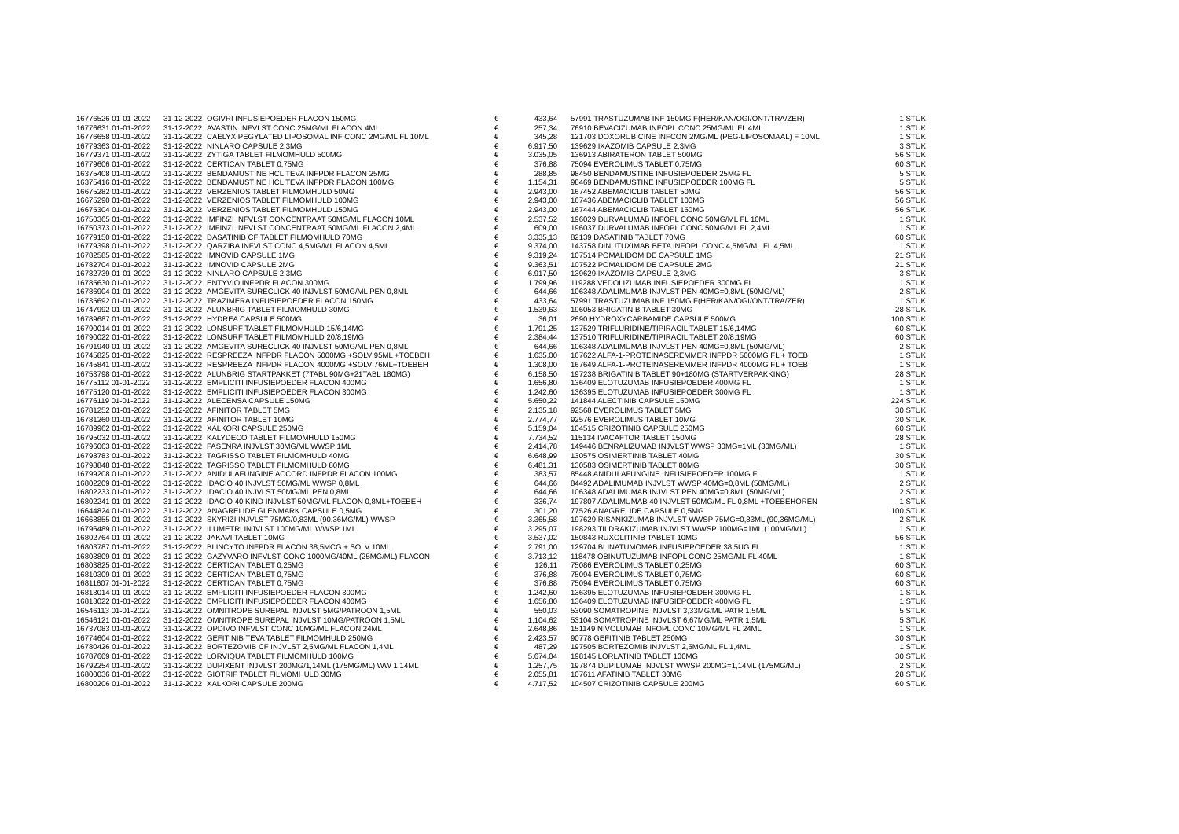| 16776526 01-01-2022 | 31-12-2022 | OGIVRI INFUSIEPOEDER FLACON 150MG | € | 433,64 | | 57991 TRASTUZUMAB INF 150MG F(HER/KAN/OGI/ONT/TRA/ZER) | 1 STUK |
| 16776631 01-01-2022 | 31-12-2022 | AVASTIN INFVLST CONC 25MG/ML FLACON 4ML | € | 257,34 | | 76910 BEVACIZUMAB INFOPL CONC 25MG/ML FL 4ML | 1 STUK |
| 16776658 01-01-2022 | 31-12-2022 | CAELYX PEGYLATED LIPOSOMAL INF CONC 2MG/ML FL 10ML | € | 345,28 | | 121703 DOXORUBICINE INFCON 2MG/ML (PEG-LIPOSOMAAL) F 10ML | 1 STUK |
| 16779363 01-01-2022 | 31-12-2022 | NINLARO CAPSULE 2,3MG | € | 6.917,50 | | 139629 IXAZOMIB CAPSULE 2,3MG | 3 STUK |
| 16779371 01-01-2022 | 31-12-2022 | ZYTIGA TABLET FILMOMHULD 500MG | € | 3.035,05 | | 136913 ABIRATERON TABLET 500MG | 56 STUK |
| 16779606 01-01-2022 | 31-12-2022 | CERTICAN TABLET 0,75MG | € | 376,88 | | 75094 EVEROLIMUS TABLET 0,75MG | 60 STUK |
| 16375408 01-01-2022 | 31-12-2022 | BENDAMUSTINE HCL TEVA INFPDR FLACON 25MG | € | 288,85 | | 98450 BENDAMUSTINE INFUSIEPOEDER 25MG FL | 5 STUK |
| 16375416 01-01-2022 | 31-12-2022 | BENDAMUSTINE HCL TEVA INFPDR FLACON 100MG | € | 1.154,31 | | 98469 BENDAMUSTINE INFUSIEPOEDER 100MG FL | 5 STUK |
| 16675282 01-01-2022 | 31-12-2022 | VERZENIOS TABLET FILMOMHULD 50MG | € | 2.943,00 | | 167452 ABEMACICLIB TABLET 50MG | 56 STUK |
| 16675290 01-01-2022 | 31-12-2022 | VERZENIOS TABLET FILMOMHULD 100MG | € | 2.943,00 | | 167436 ABEMACICLIB TABLET 100MG | 56 STUK |
| 16675304 01-01-2022 | 31-12-2022 | VERZENIOS TABLET FILMOMHULD 150MG | € | 2.943,00 | | 167444 ABEMACICLIB TABLET 150MG | 56 STUK |
| 16750365 01-01-2022 | 31-12-2022 | IMFINZI INFVLST CONCENTRAAT 50MG/ML FLACON 10ML | € | 2.537,52 | | 196029 DURVALUMAB INFOPL CONC 50MG/ML FL 10ML | 1 STUK |
| 16750373 01-01-2022 | 31-12-2022 | IMFINZI INFVLST CONCENTRAAT 50MG/ML FLACON 2,4ML | € | 609,00 | | 196037 DURVALUMAB INFOPL CONC 50MG/ML FL 2,4ML | 1 STUK |
| 16779150 01-01-2022 | 31-12-2022 | DASATINIB CF TABLET FILMOMHULD 70MG | € | 3.335,13 | | 82139 DASATINIB TABLET 70MG | 60 STUK |
| 16779398 01-01-2022 | 31-12-2022 | QARZIBA INFVLST CONC 4,5MG/ML FLACON 4,5ML | € | 9.374,00 | | 143758 DINUTUXIMAB BETA INFOPL CONC 4,5MG/ML FL 4,5ML | 1 STUK |
| 16782585 01-01-2022 | 31-12-2022 | IMNOVID CAPSULE 1MG | € | 9.319,24 | | 107514 POMALIDOMIDE CAPSULE 1MG | 21 STUK |
| 16782704 01-01-2022 | 31-12-2022 | IMNOVID CAPSULE 2MG | € | 9.363,51 | | 107522 POMALIDOMIDE CAPSULE 2MG | 21 STUK |
| 16782739 01-01-2022 | 31-12-2022 | NINLARO CAPSULE 2,3MG | € | 6.917,50 | | 139629 IXAZOMIB CAPSULE 2,3MG | 3 STUK |
| 16785630 01-01-2022 | 31-12-2022 | ENTYVIO INFPDR FLACON 300MG | € | 1.799,96 | | 119288 VEDOLIZUMAB INFUSIEPOEDER 300MG FL | 1 STUK |
| 16786904 01-01-2022 | 31-12-2022 | AMGEVITA SURECLICK 40 INJVLST 50MG/ML PEN 0,8ML | € | 644,66 | | 106348 ADALIMUMAB INJVLST PEN 40MG=0,8ML (50MG/ML) | 2 STUK |
| 16735692 01-01-2022 | 31-12-2022 | TRAZIMERA INFUSIEPOEDER FLACON 150MG | € | 433,64 | | 57991 TRASTUZUMAB INF 150MG F(HER/KAN/OGI/ONT/TRA/ZER) | 1 STUK |
| 16747992 01-01-2022 | 31-12-2022 | ALUNBRIG TABLET FILMOMHULD 30MG | € | 1.539,63 | | 196053 BRIGATINIB TABLET 30MG | 28 STUK |
| 16789687 01-01-2022 | 31-12-2022 | HYDREA CAPSULE 500MG | € | 36,01 | | 2690 HYDROXYCARBAMIDE CAPSULE 500MG | 100 STUK |
| 16790014 01-01-2022 | 31-12-2022 | LONSURF TABLET FILMOMHULD 15/6,14MG | € | 1.791,25 | | 137529 TRIFLURIDINE/TIPIRACIL TABLET 15/6,14MG | 60 STUK |
| 16790022 01-01-2022 | 31-12-2022 | LONSURF TABLET FILMOMHULD 20/8,19MG | € | 2.384,44 | | 137510 TRIFLURIDINE/TIPIRACIL TABLET 20/8,19MG | 60 STUK |
| 16791940 01-01-2022 | 31-12-2022 | AMGEVITA SURECLICK 40 INJVLST 50MG/ML PEN 0,8ML | € | 644,66 | | 106348 ADALIMUMAB INJVLST PEN 40MG=0,8ML (50MG/ML) | 2 STUK |
| 16745825 01-01-2022 | 31-12-2022 | RESPREEZA INFPDR FLACON 5000MG +SOLV 95ML +TOEBEH | € | 1.635,00 | | 167622 ALFA-1-PROTEINASEREMMER INFPDR 5000MG FL + TOEB | 1 STUK |
| 16745841 01-01-2022 | 31-12-2022 | RESPREEZA INFPDR FLACON 4000MG +SOLV 76ML+TOEBEH | € | 1.308,00 | | 167649 ALFA-1-PROTEINASEREMMER INFPDR 4000MG FL + TOEB | 1 STUK |
| 16753798 01-01-2022 | 31-12-2022 | ALUNBRIG STARTPAKKET (7TABL 90MG+21TABL 180MG) | € | 6.158,50 | | 197238 BRIGATINIB TABLET 90+180MG (STARTVERPAKKING) | 28 STUK |
| 16775112 01-01-2022 | 31-12-2022 | EMPLICITI INFUSIEPOEDER FLACON 400MG | € | 1.656,80 | | 136409 ELOTUZUMAB INFUSIEPOEDER 400MG FL | 1 STUK |
| 16775120 01-01-2022 | 31-12-2022 | EMPLICITI INFUSIEPOEDER FLACON 300MG | € | 1.242,60 | | 136395 ELOTUZUMAB INFUSIEPOEDER 300MG FL | 1 STUK |
| 16776119 01-01-2022 | 31-12-2022 | ALECENSA CAPSULE 150MG | € | 5.650,22 | | 141844 ALECTINIB CAPSULE 150MG | 224 STUK |
| 16781252 01-01-2022 | 31-12-2022 | AFINITOR TABLET 5MG | € | 2.135,18 | | 92568 EVEROLIMUS TABLET 5MG | 30 STUK |
| 16781260 01-01-2022 | 31-12-2022 | AFINITOR TABLET 10MG | € | 2.774,77 | | 92576 EVEROLIMUS TABLET 10MG | 30 STUK |
| 16789962 01-01-2022 | 31-12-2022 | XALKORI CAPSULE 250MG | € | 5.159,04 | | 104515 CRIZOTINIB CAPSULE 250MG | 60 STUK |
| 16795032 01-01-2022 | 31-12-2022 | KALYDECO TABLET FILMOMHULD 150MG | € | 7.734,52 | | 115134 IVACAFTOR TABLET 150MG | 28 STUK |
| 16796063 01-01-2022 | 31-12-2022 | FASENRA INJVLST 30MG/ML WWSP 1ML | € | 2.414,78 | | 149446 BENRALIZUMAB INJVLST WWSP 30MG=1ML (30MG/ML) | 1 STUK |
| 16798783 01-01-2022 | 31-12-2022 | TAGRISSO TABLET FILMOMHULD 40MG | € | 6.648,99 | | 130575 OSIMERTINIB TABLET 40MG | 30 STUK |
| 16798848 01-01-2022 | 31-12-2022 | TAGRISSO TABLET FILMOMHULD 80MG | € | 6.481,31 | | 130583 OSIMERTINIB TABLET 80MG | 30 STUK |
| 16799208 01-01-2022 | 31-12-2022 | ANIDULAFUNGINE ACCORD INFPDR FLACON 100MG | € | 383,57 | | 85448 ANIDULAFUNGINE INFUSIEPOEDER 100MG FL | 1 STUK |
| 16802209 01-01-2022 | 31-12-2022 | IDACIO 40 INJVLST 50MG/ML WWSP 0,8ML | € | 644,66 | | 84492 ADALIMUMAB INJVLST WWSP 40MG=0,8ML (50MG/ML) | 2 STUK |
| 16802233 01-01-2022 | 31-12-2022 | IDACIO 40 INJVLST 50MG/ML PEN 0,8ML | € | 644,66 | | 106348 ADALIMUMAB INJVLST PEN 40MG=0,8ML (50MG/ML) | 2 STUK |
| 16802241 01-01-2022 | 31-12-2022 | IDACIO 40 KIND INJVLST 50MG/ML FLACON 0,8ML+TOEBEH | € | 336,74 | | 197807 ADALIMUMAB 40 INJVLST 50MG/ML FL 0,8ML +TOEBEHOREN | 1 STUK |
| 16644824 01-01-2022 | 31-12-2022 | ANAGRELIDE GLENMARK CAPSULE 0,5MG | € | 301,20 | | 77526 ANAGRELIDE CAPSULE 0,5MG | 100 STUK |
| 16668855 01-01-2022 | 31-12-2022 | SKYRIZI INJVLST 75MG/0,83ML (90,36MG/ML) WWSP | € | 3.365,58 | | 197629 RISANKIZUMAB INJVLST WWSP 75MG=0,83ML (90,36MG/ML) | 2 STUK |
| 16796489 01-01-2022 | 31-12-2022 | ILUMETRI INJVLST 100MG/ML WWSP 1ML | € | 3.295,07 | | 198293 TILDRAKIZUMAB INJVLST WWSP 100MG=1ML (100MG/ML) | 1 STUK |
| 16802764 01-01-2022 | 31-12-2022 | JAKAVI TABLET 10MG | € | 3.537,02 | | 150843 RUXOLITINIB TABLET 10MG | 56 STUK |
| 16803787 01-01-2022 | 31-12-2022 | BLINCYTO INFPDR FLACON 38,5MCG + SOLV 10ML | € | 2.791,00 | | 129704 BLINATUMOMAB INFUSIEPOEDER 38,5UG FL | 1 STUK |
| 16803809 01-01-2022 | 31-12-2022 | GAZYVARO INFVLST CONC 1000MG/40ML (25MG/ML) FLACON | € | 3.713,12 | | 118478 OBINUTUZUMAB INFOPL CONC 25MG/ML FL 40ML | 1 STUK |
| 16803825 01-01-2022 | 31-12-2022 | CERTICAN TABLET 0,25MG | € | 126,11 | | 75086 EVEROLIMUS TABLET 0,25MG | 60 STUK |
| 16810309 01-01-2022 | 31-12-2022 | CERTICAN TABLET 0,75MG | € | 376,88 | | 75094 EVEROLIMUS TABLET 0,75MG | 60 STUK |
| 16811607 01-01-2022 | 31-12-2022 | CERTICAN TABLET 0,75MG | € | 376,88 | | 75094 EVEROLIMUS TABLET 0,75MG | 60 STUK |
| 16813014 01-01-2022 | 31-12-2022 | EMPLICITI INFUSIEPOEDER FLACON 300MG | € | 1.242,60 | | 136395 ELOTUZUMAB INFUSIEPOEDER 300MG FL | 1 STUK |
| 16813022 01-01-2022 | 31-12-2022 | EMPLICITI INFUSIEPOEDER FLACON 400MG | € | 1.656,80 | | 136409 ELOTUZUMAB INFUSIEPOEDER 400MG FL | 1 STUK |
| 16546113 01-01-2022 | 31-12-2022 | OMNITROPE SUREPAL INJVLST 5MG/PATROON 1,5ML | € | 550,03 | | 53090 SOMATROPINE INJVLST 3,33MG/ML PATR 1,5ML | 5 STUK |
| 16546121 01-01-2022 | 31-12-2022 | OMNITROPE SUREPAL INJVLST 10MG/PATROON 1,5ML | € | 1.104,62 | | 53104 SOMATROPINE INJVLST 6,67MG/ML PATR 1,5ML | 5 STUK |
| 16737083 01-01-2022 | 31-12-2022 | OPDIVO INFVLST CONC 10MG/ML FLACON 24ML | € | 2.648,86 | | 151149 NIVOLUMAB INFOPL CONC 10MG/ML FL 24ML | 1 STUK |
| 16774604 01-01-2022 | 31-12-2022 | GEFITINIB TEVA TABLET FILMOMHULD 250MG | € | 2.423,57 | | 90778 GEFITINIB TABLET 250MG | 30 STUK |
| 16780426 01-01-2022 | 31-12-2022 | BORTEZOMIB CF INJVLST 2,5MG/ML FLACON 1,4ML | € | 487,29 | | 197505 BORTEZOMIB INJVLST 2,5MG/ML FL 1,4ML | 1 STUK |
| 16787609 01-01-2022 | 31-12-2022 | LORVIQUA TABLET FILMOMHULD 100MG | € | 5.674,04 | | 198145 LORLATINIB TABLET 100MG | 30 STUK |
| 16792254 01-01-2022 | 31-12-2022 | DUPIXENT INJVLST 200MG/1,14ML (175MG/ML) WW 1,14ML | € | 1.257,75 | | 197874 DUPILUMAB INJVLST WWSP 200MG=1,14ML (175MG/ML) | 2 STUK |
| 16800036 01-01-2022 | 31-12-2022 | GIOTRIF TABLET FILMOMHULD 30MG | € | 2.055,81 | | 107611 AFATINIB TABLET 30MG | 28 STUK |
| 16800206 01-01-2022 | 31-12-2022 | XALKORI CAPSULE 200MG | € | 4.717,52 | | 104507 CRIZOTINIB CAPSULE 200MG | 60 STUK |